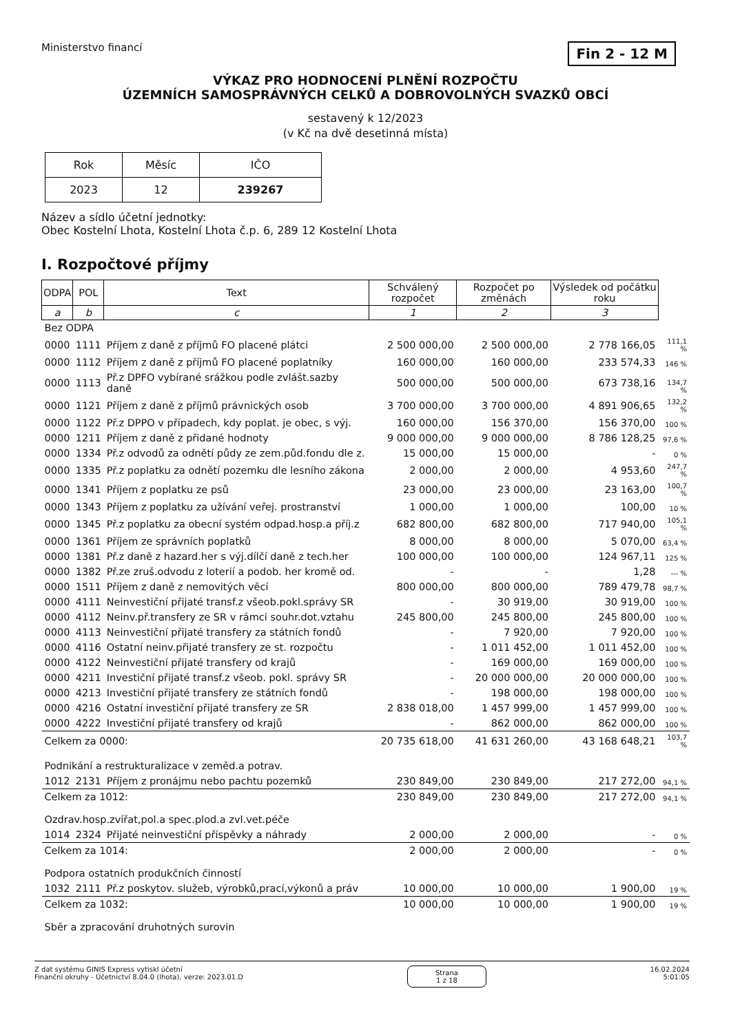Ministerstvo financí
Fin 2 - 12 M
VÝKAZ PRO HODNOCENÍ PLNĚNÍ ROZPOČTU
ÚZEMNÍCH SAMOSPRÁVNÝCH CELKŮ A DOBROVOLNÝCH SVAZKŮ OBCÍ
sestavený k 12/2023
(v Kč na dvě desetinná místa)
| Rok | Měsíc | IČO |
| 2023 | 12 | 239267 |
Název a sídlo účetní jednotky:
Obec Kostelní Lhota, Kostelní Lhota č.p. 6, 289 12 Kostelní Lhota
I. Rozpočtové příjmy
| ODPA | POL | Text | Schválený rozpočet | Rozpočet po změnách | Výsledek od počátku roku | |
| a | b | c | 1 | 2 | 3 | |
| Bez ODPA | | | | | | |
| 0000 | 1111 | Příjem z daně z příjmů FO placené plátci | 2 500 000,00 | 2 500 000,00 | 2 778 166,05 | 111,1 % |
| 0000 | 1112 | Příjem z daně z příjmů FO placené poplatníky | 160 000,00 | 160 000,00 | 233 574,33 | 146 % |
| 0000 | 1113 | Př.z DPFO vybírané srážkou podle zvlášt.sazby daně | 500 000,00 | 500 000,00 | 673 738,16 | 134,7 % |
| 0000 | 1121 | Příjem z daně z příjmů právnických osob | 3 700 000,00 | 3 700 000,00 | 4 891 906,65 | 132,2 % |
| 0000 | 1122 | Př.z DPPO v případech, kdy poplat. je obec, s výj. | 160 000,00 | 156 370,00 | 156 370,00 | 100 % |
| 0000 | 1211 | Příjem z daně z přidané hodnoty | 9 000 000,00 | 9 000 000,00 | 8 786 128,25 | 97,6 % |
| 0000 | 1334 | Př.z odvodů za odnětí půdy ze zem.půd.fondu dle z. | 15 000,00 | 15 000,00 | - | 0 % |
| 0000 | 1335 | Př.z poplatku za odnětí pozemku dle lesního zákona | 2 000,00 | 2 000,00 | 4 953,60 | 247,7 % |
| 0000 | 1341 | Příjem z poplatku ze psů | 23 000,00 | 23 000,00 | 23 163,00 | 100,7 % |
| 0000 | 1343 | Příjem z poplatku za užívání veřej. prostranství | 1 000,00 | 1 000,00 | 100,00 | 10 % |
| 0000 | 1345 | Př.z poplatku za obecní systém odpad.hosp.a příj.z | 682 800,00 | 682 800,00 | 717 940,00 | 105,1 % |
| 0000 | 1361 | Příjem ze správních poplatků | 8 000,00 | 8 000,00 | 5 070,00 | 63,4 % |
| 0000 | 1381 | Př.z daně z hazard.her s výj.dílčí daně z tech.her | 100 000,00 | 100 000,00 | 124 967,11 | 125 % |
| 0000 | 1382 | Př.ze zruš.odvodu z loterií a podob. her kromě od. | - | - | 1,28 | --- % |
| 0000 | 1511 | Příjem z daně z nemovitých věcí | 800 000,00 | 800 000,00 | 789 479,78 | 98,7 % |
| 0000 | 4111 | Neinvestiční přijaté transf.z všeob.pokl.správy SR | - | 30 919,00 | 30 919,00 | 100 % |
| 0000 | 4112 | Neinv.př.transfery ze SR v rámci souhr.dot.vztahu | 245 800,00 | 245 800,00 | 245 800,00 | 100 % |
| 0000 | 4113 | Neinvestiční přijaté transfery za státních fondů | - | 7 920,00 | 7 920,00 | 100 % |
| 0000 | 4116 | Ostatní neinv.přijaté transfery ze st. rozpočtu | - | 1 011 452,00 | 1 011 452,00 | 100 % |
| 0000 | 4122 | Neinvestiční přijaté transfery od krajů | - | 169 000,00 | 169 000,00 | 100 % |
| 0000 | 4211 | Investiční přijaté transf.z všeob. pokl. správy SR | - | 20 000 000,00 | 20 000 000,00 | 100 % |
| 0000 | 4213 | Investiční přijaté transfery ze státních fondů | - | 198 000,00 | 198 000,00 | 100 % |
| 0000 | 4216 | Ostatní investiční přijaté transfery ze SR | 2 838 018,00 | 1 457 999,00 | 1 457 999,00 | 100 % |
| 0000 | 4222 | Investiční přijaté transfery od krajů | - | 862 000,00 | 862 000,00 | 100 % |
| Celkem za 0000: | | | 20 735 618,00 | 41 631 260,00 | 43 168 648,21 | 103,7 % |
| Podnikání a restrukturalizace v zeměd.a potrav. | | | | | | |
| 1012 | 2131 | Příjem z pronájmu nebo pachtu pozemků | 230 849,00 | 230 849,00 | 217 272,00 | 94,1 % |
| Celkem za 1012: | | | 230 849,00 | 230 849,00 | 217 272,00 | 94,1 % |
| Ozdrav.hosp.zvířat,pol.a spec.plod.a zvl.vet.péče | | | | | | |
| 1014 | 2324 | Přijaté neinvestiční příspěvky a náhrady | 2 000,00 | 2 000,00 | - | 0 % |
| Celkem za 1014: | | | 2 000,00 | 2 000,00 | - | 0 % |
| Podpora ostatních produkčních činností | | | | | | |
| 1032 | 2111 | Př.z poskytov. služeb, výrobků,prací,výkonů a práv | 10 000,00 | 10 000,00 | 1 900,00 | 19 % |
| Celkem za 1032: | | | 10 000,00 | 10 000,00 | 1 900,00 | 19 % |
| Sběr a zpracování druhotných surovin | | | | | | |
Z dat systému GINIS Express vytiskl účetní
Finanční okruhy - Účetnictví 8.04.0 (lhota), verze: 2023.01.D
Strana
1 z 18
16.02.2024
5:01:05